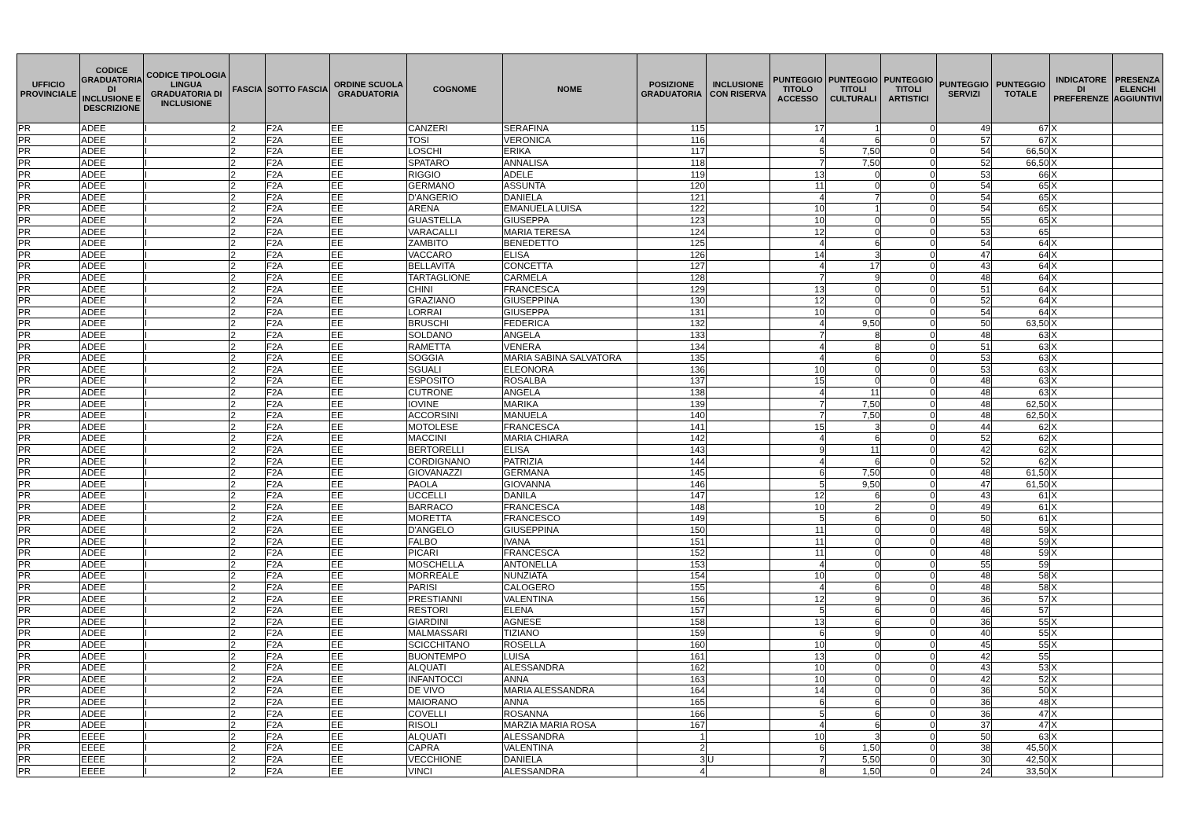| UFFICIO PROVINCIALE | CODICE GRADUATORIA DI INCLUSIONE E DESCRIZIONE | CODICE TIPOLOGIA LINGUA GRADUATORIA DI INCLUSIONE | FASCIA | SOTTO FASCIA | ORDINE SCUOLA GRADUATORIA | COGNOME | NOME | POSIZIONE GRADUATORIA | INCLUSIONE CON RISERVA | PUNTEGGIO TITOLO ACCESSO | PUNTEGGIO TITOLI CULTURALI | PUNTEGGIO TITOLI ARTISTICI | PUNTEGGIO SERVIZI | PUNTEGGIO TOTALE | INDICATORE DI PREFERENZE | PRESENZA ELENCHI AGGIUNTIVI |
| --- | --- | --- | --- | --- | --- | --- | --- | --- | --- | --- | --- | --- | --- | --- | --- | --- |
| PR | ADEE | I | 2 | F2A | EE | CANZERI | SERAFINA | 115 | | 17 | 1 | 0 | 49 | 67 | X | |
| PR | ADEE | I | 2 | F2A | EE | TOSI | VERONICA | 116 | | 4 | 6 | 0 | 57 | 67 | X | |
| PR | ADEE | I | 2 | F2A | EE | LOSCHI | ERIKA | 117 | | 5 | 7,50 | 0 | 54 | 66,50 | X | |
| PR | ADEE | I | 2 | F2A | EE | SPATARO | ANNALISA | 118 | | 7 | 7,50 | 0 | 52 | 66,50 | X | |
| PR | ADEE | I | 2 | F2A | EE | RIGGIO | ADELE | 119 | | 13 | 0 | 0 | 53 | 66 | X | |
| PR | ADEE | I | 2 | F2A | EE | GERMANO | ASSUNTA | 120 | | 11 | 0 | 0 | 54 | 65 | X | |
| PR | ADEE | I | 2 | F2A | EE | D'ANGERIO | DANIELA | 121 | | 4 | 7 | 0 | 54 | 65 | X | |
| PR | ADEE | I | 2 | F2A | EE | ARENA | EMANUELA LUISA | 122 | | 10 | 1 | 0 | 54 | 65 | X | |
| PR | ADEE | I | 2 | F2A | EE | GUASTELLA | GIUSEPPA | 123 | | 10 | 0 | 0 | 55 | 65 | X | |
| PR | ADEE | I | 2 | F2A | EE | VARACALLI | MARIA TERESA | 124 | | 12 | 0 | 0 | 53 | 65 | | |
| PR | ADEE | I | 2 | F2A | EE | ZAMBITO | BENEDETTO | 125 | | 4 | 6 | 0 | 54 | 64 | X | |
| PR | ADEE | I | 2 | F2A | EE | VACCARO | ELISA | 126 | | 14 | 3 | 0 | 47 | 64 | X | |
| PR | ADEE | I | 2 | F2A | EE | BELLAVITA | CONCETTA | 127 | | 4 | 17 | 0 | 43 | 64 | X | |
| PR | ADEE | I | 2 | F2A | EE | TARTAGLIONE | CARMELA | 128 | | 7 | 9 | 0 | 48 | 64 | X | |
| PR | ADEE | I | 2 | F2A | EE | CHINI | FRANCESCA | 129 | | 13 | 0 | 0 | 51 | 64 | X | |
| PR | ADEE | I | 2 | F2A | EE | GRAZIANO | GIUSEPPINA | 130 | | 12 | 0 | 0 | 52 | 64 | X | |
| PR | ADEE | I | 2 | F2A | EE | LORRAI | GIUSEPPA | 131 | | 10 | 0 | 0 | 54 | 64 | X | |
| PR | ADEE | I | 2 | F2A | EE | BRUSCHI | FEDERICA | 132 | | 4 | 9,50 | 0 | 50 | 63,50 | X | |
| PR | ADEE | I | 2 | F2A | EE | SOLDANO | ANGELA | 133 | | 7 | 8 | 0 | 48 | 63 | X | |
| PR | ADEE | I | 2 | F2A | EE | RAMETTA | VENERA | 134 | | 4 | 8 | 0 | 51 | 63 | X | |
| PR | ADEE | I | 2 | F2A | EE | SOGGIA | MARIA SABINA SALVATORA | 135 | | 4 | 6 | 0 | 53 | 63 | X | |
| PR | ADEE | I | 2 | F2A | EE | SGUALI | ELEONORA | 136 | | 10 | 0 | 0 | 53 | 63 | X | |
| PR | ADEE | I | 2 | F2A | EE | ESPOSITO | ROSALBA | 137 | | 15 | 0 | 0 | 48 | 63 | X | |
| PR | ADEE | I | 2 | F2A | EE | CUTRONE | ANGELA | 138 | | 4 | 11 | 0 | 48 | 63 | X | |
| PR | ADEE | I | 2 | F2A | EE | IOVINE | MARIKA | 139 | | 7 | 7,50 | 0 | 48 | 62,50 | X | |
| PR | ADEE | I | 2 | F2A | EE | ACCORSINI | MANUELA | 140 | | 7 | 7,50 | 0 | 48 | 62,50 | X | |
| PR | ADEE | I | 2 | F2A | EE | MOTOLESE | FRANCESCA | 141 | | 15 | 3 | 0 | 44 | 62 | X | |
| PR | ADEE | I | 2 | F2A | EE | MACCINI | MARIA CHIARA | 142 | | 4 | 6 | 0 | 52 | 62 | X | |
| PR | ADEE | I | 2 | F2A | EE | BERTORELLI | ELISA | 143 | | 9 | 11 | 0 | 42 | 62 | X | |
| PR | ADEE | I | 2 | F2A | EE | CORDIGNANO | PATRIZIA | 144 | | 4 | 6 | 0 | 52 | 62 | X | |
| PR | ADEE | I | 2 | F2A | EE | GIOVANAZZI | GERMANA | 145 | | 6 | 7,50 | 0 | 48 | 61,50 | X | |
| PR | ADEE | I | 2 | F2A | EE | PAOLA | GIOVANNA | 146 | | 5 | 9,50 | 0 | 47 | 61,50 | X | |
| PR | ADEE | I | 2 | F2A | EE | UCCELLI | DANILA | 147 | | 12 | 6 | 0 | 43 | 61 | X | |
| PR | ADEE | I | 2 | F2A | EE | BARRACO | FRANCESCA | 148 | | 10 | 2 | 0 | 49 | 61 | X | |
| PR | ADEE | I | 2 | F2A | EE | MORETTA | FRANCESCO | 149 | | 5 | 6 | 0 | 50 | 61 | X | |
| PR | ADEE | I | 2 | F2A | EE | D'ANGELO | GIUSEPPINA | 150 | | 11 | 0 | 0 | 48 | 59 | X | |
| PR | ADEE | I | 2 | F2A | EE | FALBO | IVANA | 151 | | 11 | 0 | 0 | 48 | 59 | X | |
| PR | ADEE | I | 2 | F2A | EE | PICARI | FRANCESCA | 152 | | 11 | 0 | 0 | 48 | 59 | X | |
| PR | ADEE | I | 2 | F2A | EE | MOSCHELLA | ANTONELLA | 153 | | 4 | 0 | 0 | 55 | 59 | | |
| PR | ADEE | I | 2 | F2A | EE | MORREALE | NUNZIATA | 154 | | 10 | 0 | 0 | 48 | 58 | X | |
| PR | ADEE | I | 2 | F2A | EE | PARISI | CALOGERO | 155 | | 4 | 6 | 0 | 48 | 58 | X | |
| PR | ADEE | I | 2 | F2A | EE | PRESTIANNI | VALENTINA | 156 | | 12 | 9 | 0 | 36 | 57 | X | |
| PR | ADEE | I | 2 | F2A | EE | RESTORI | ELENA | 157 | | 5 | 6 | 0 | 46 | 57 | | |
| PR | ADEE | I | 2 | F2A | EE | GIARDINI | AGNESE | 158 | | 13 | 6 | 0 | 36 | 55 | X | |
| PR | ADEE | I | 2 | F2A | EE | MALMASSARI | TIZIANO | 159 | | 6 | 9 | 0 | 40 | 55 | X | |
| PR | ADEE | I | 2 | F2A | EE | SCICCHITANO | ROSELLA | 160 | | 10 | 0 | 0 | 45 | 55 | X | |
| PR | ADEE | I | 2 | F2A | EE | BUONTEMPO | LUISA | 161 | | 13 | 0 | 0 | 42 | 55 | | |
| PR | ADEE | I | 2 | F2A | EE | ALQUATI | ALESSANDRA | 162 | | 10 | 0 | 0 | 43 | 53 | X | |
| PR | ADEE | I | 2 | F2A | EE | INFANTOCCI | ANNA | 163 | | 10 | 0 | 0 | 42 | 52 | X | |
| PR | ADEE | I | 2 | F2A | EE | DE VIVO | MARIA ALESSANDRA | 164 | | 14 | 0 | 0 | 36 | 50 | X | |
| PR | ADEE | I | 2 | F2A | EE | MAIORANO | ANNA | 165 | | 6 | 6 | 0 | 36 | 48 | X | |
| PR | ADEE | I | 2 | F2A | EE | COVELLI | ROSANNA | 166 | | 5 | 6 | 0 | 36 | 47 | X | |
| PR | ADEE | I | 2 | F2A | EE | RISOLI | MARZIA MARIA ROSA | 167 | | 4 | 6 | 0 | 37 | 47 | X | |
| PR | EEEE | I | 2 | F2A | EE | ALQUATI | ALESSANDRA | 1 | | 10 | 3 | 0 | 50 | 63 | X | |
| PR | EEEE | I | 2 | F2A | EE | CAPRA | VALENTINA | 2 | | 6 | 1,50 | 0 | 38 | 45,50 | X | |
| PR | EEEE | I | 2 | F2A | EE | VECCHIONE | DANIELA | 3 | U | 7 | 5,50 | 0 | 30 | 42,50 | X | |
| PR | EEEE | I | 2 | F2A | EE | VINCI | ALESSANDRA | 4 | | 8 | 1,50 | 0 | 24 | 33,50 | X | |